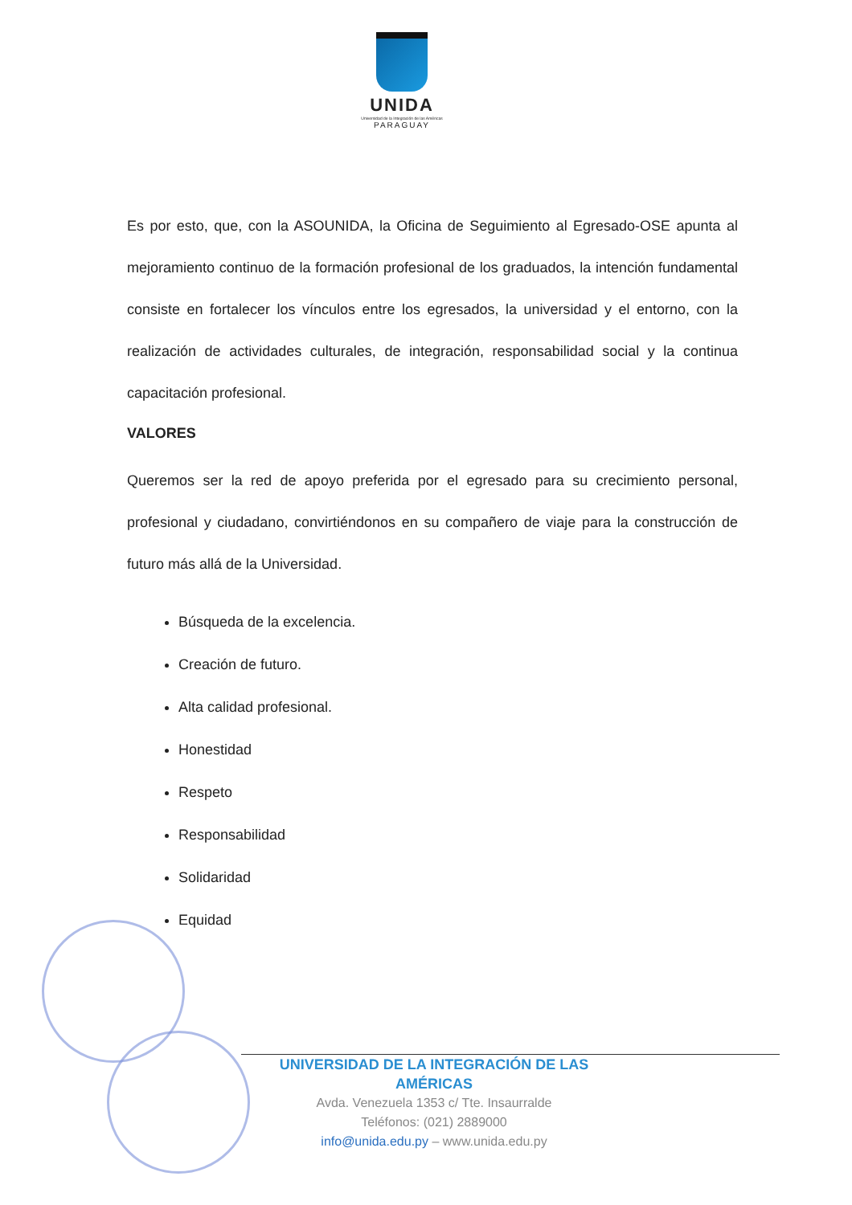UNIDA
Universidad de la Integración de las Américas
PARAGUAY
Es por esto, que, con la ASOUNIDA, la Oficina de Seguimiento al Egresado-OSE apunta al mejoramiento continuo de la formación profesional de los graduados, la intención fundamental consiste en fortalecer los vínculos entre los egresados, la universidad y el entorno, con la realización de actividades culturales, de integración, responsabilidad social y la continua capacitación profesional.
VALORES
Queremos ser la red de apoyo preferida por el egresado para su crecimiento personal, profesional y ciudadano, convirtiéndonos en su compañero de viaje para la construcción de futuro más allá de la Universidad.
Búsqueda de la excelencia.
Creación de futuro.
Alta calidad profesional.
Honestidad
Respeto
Responsabilidad
Solidaridad
Equidad
UNIVERSIDAD DE LA INTEGRACIÓN DE LAS AMÉRICAS
Avda. Venezuela 1353 c/ Tte. Insaurralde
Teléfonos: (021) 2889000
info@unida.edu.py – www.unida.edu.py